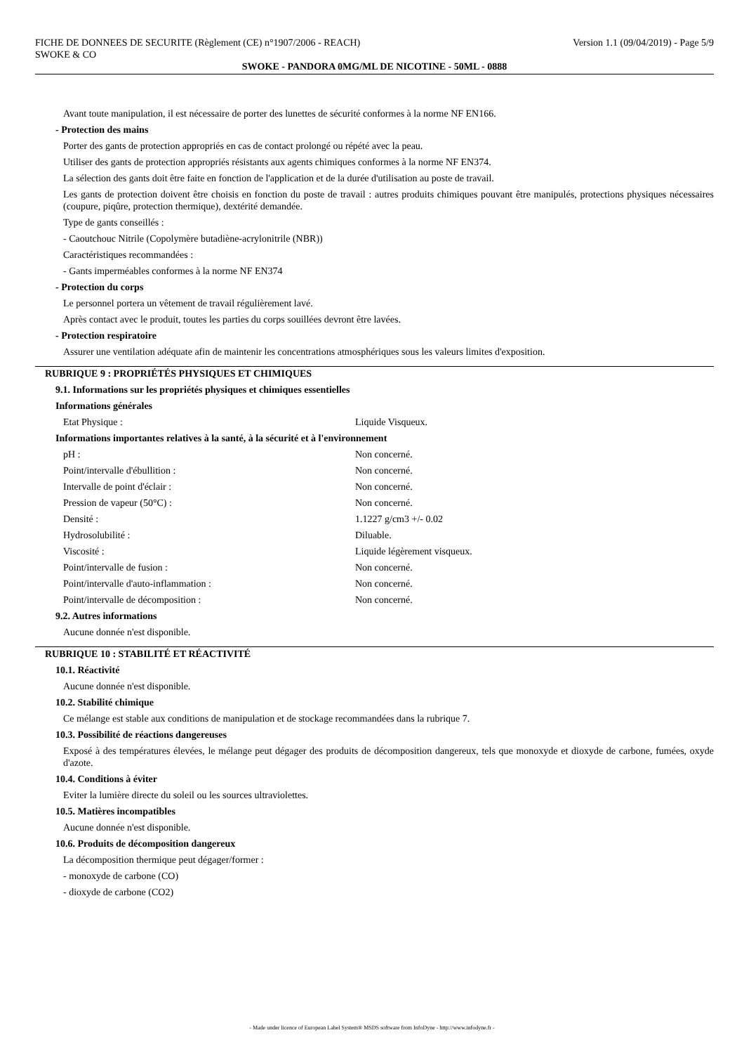FICHE DE DONNEES DE SECURITE (Règlement (CE) n°1907/2006 - REACH) Version 1.1 (09/04/2019) - Page 5/9
SWOKE & CO
SWOKE - PANDORA 0MG/ML DE NICOTINE - 50ML - 0888
Avant toute manipulation, il est nécessaire de porter des lunettes de sécurité conformes à la norme NF EN166.
- Protection des mains
Porter des gants de protection appropriés en cas de contact prolongé ou répété avec la peau.
Utiliser des gants de protection appropriés résistants aux agents chimiques conformes à la norme NF EN374.
La sélection des gants doit être faite en fonction de l'application et de la durée d'utilisation au poste de travail.
Les gants de protection doivent être choisis en fonction du poste de travail : autres produits chimiques pouvant être manipulés, protections physiques nécessaires (coupure, piqûre, protection thermique), dextérité demandée.
Type de gants conseillés :
- Caoutchouc Nitrile (Copolymère butadiène-acrylonitrile (NBR))
Caractéristiques recommandées :
- Gants imperméables conformes à la norme NF EN374
- Protection du corps
Le personnel portera un vêtement de travail régulièrement lavé.
Après contact avec le produit, toutes les parties du corps souillées devront être lavées.
- Protection respiratoire
Assurer une ventilation adéquate afin de maintenir les concentrations atmosphériques sous les valeurs limites d'exposition.
RUBRIQUE 9 : PROPRIÉTÉS PHYSIQUES ET CHIMIQUES
9.1. Informations sur les propriétés physiques et chimiques essentielles
Informations générales
| Etat Physique : | Liquide Visqueux. |
Informations importantes relatives à la santé, à la sécurité et à l'environnement
| pH : | Non concerné. |
| Point/intervalle d'ébullition : | Non concerné. |
| Intervalle de point d'éclair : | Non concerné. |
| Pression de vapeur (50°C) : | Non concerné. |
| Densité : | 1.1227 g/cm3 +/- 0.02 |
| Hydrosolubilité : | Diluable. |
| Viscosité : | Liquide légèrement visqueux. |
| Point/intervalle de fusion : | Non concerné. |
| Point/intervalle d'auto-inflammation : | Non concerné. |
| Point/intervalle de décomposition : | Non concerné. |
9.2. Autres informations
Aucune donnée n'est disponible.
RUBRIQUE 10 : STABILITÉ ET RÉACTIVITÉ
10.1. Réactivité
Aucune donnée n'est disponible.
10.2. Stabilité chimique
Ce mélange est stable aux conditions de manipulation et de stockage recommandées dans la rubrique 7.
10.3. Possibilité de réactions dangereuses
Exposé à des températures élevées, le mélange peut dégager des produits de décomposition dangereux, tels que monoxyde et dioxyde de carbone, fumées, oxyde d'azote.
10.4. Conditions à éviter
Eviter la lumière directe du soleil ou les sources ultraviolettes.
10.5. Matières incompatibles
Aucune donnée n'est disponible.
10.6. Produits de décomposition dangereux
La décomposition thermique peut dégager/former :
- monoxyde de carbone (CO)
- dioxyde de carbone (CO2)
- Made under licence of European Label System® MSDS software from InfoDyne - http://www.infodyne.fr -